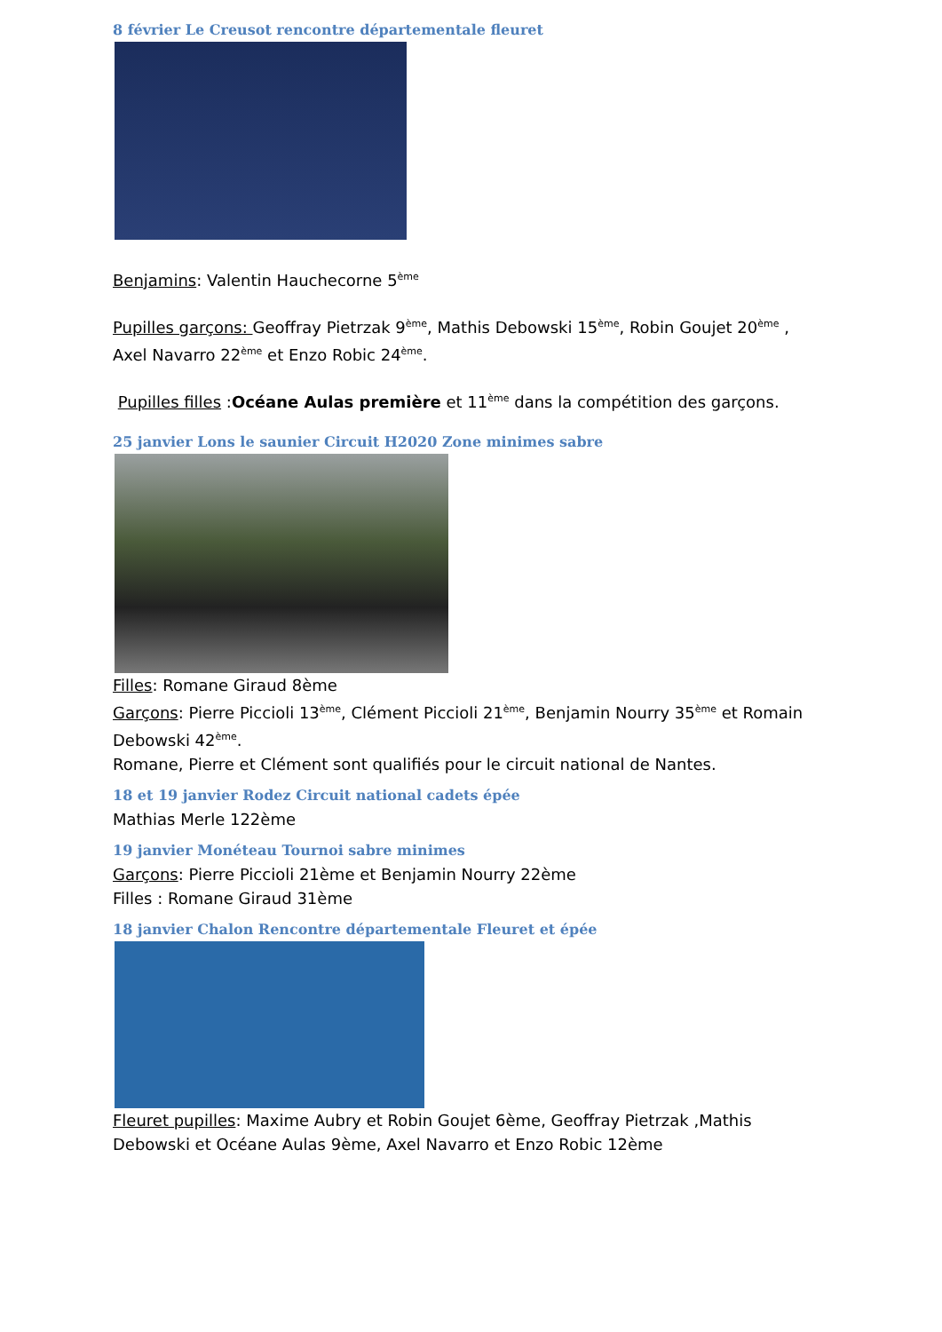8 février Le Creusot rencontre départementale fleuret
Benjamins: Valentin Hauchecorne 5<sup>ème</sup>
Pupilles garçons: Geoffray Pietrzak 9<sup>ème</sup>, Mathis Debowski 15<sup>ème</sup>, Robin Goujet 20<sup>ème</sup> , Axel Navarro 22<sup>ème</sup> et Enzo Robic 24<sup>ème</sup>.
Pupilles filles :Océane Aulas première et 11<sup>ème</sup> dans la compétition des garçons.
25 janvier Lons le saunier Circuit H2020 Zone minimes sabre
Filles: Romane Giraud 8ème
Garçons: Pierre Piccioli 13<sup>ème</sup>, Clément Piccioli 21<sup>ème</sup>, Benjamin Nourry 35<sup>ème</sup> et Romain Debowski 42<sup>ème</sup>.
Romane, Pierre et Clément sont qualifiés pour le circuit national de Nantes.
18 et 19 janvier Rodez Circuit national cadets épée
Mathias Merle 122ème
19 janvier Monéteau Tournoi sabre minimes
Garçons: Pierre Piccioli 21ème et Benjamin Nourry 22ème
Filles : Romane Giraud 31ème
18 janvier Chalon Rencontre départementale Fleuret et épée
Fleuret pupilles: Maxime Aubry et Robin Goujet 6ème, Geoffray Pietrzak ,Mathis Debowski et Océane Aulas 9ème, Axel Navarro et Enzo Robic 12ème